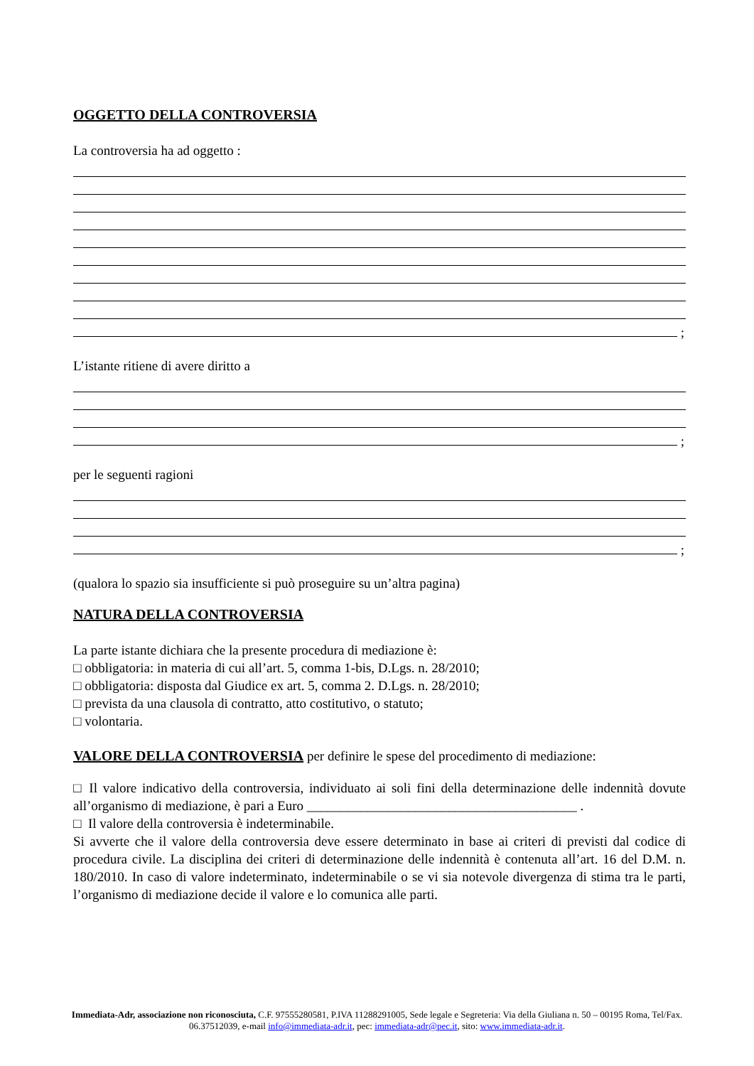OGGETTO DELLA CONTROVERSIA
La controversia ha ad oggetto :
;
L’istante ritiene di avere diritto a
;
per le seguenti ragioni
;
(qualora lo spazio sia insufficiente si può proseguire su un’altra pagina)
NATURA DELLA CONTROVERSIA
La parte istante dichiara che la presente procedura di mediazione è:
□ obbligatoria: in materia di cui all’art. 5, comma 1-bis, D.Lgs. n. 28/2010;
□ obbligatoria: disposta dal Giudice ex art. 5, comma 2. D.Lgs. n. 28/2010;
□ prevista da una clausola di contratto, atto costitutivo, o statuto;
□ volontaria.
VALORE DELLA CONTROVERSIA per definire le spese del procedimento di mediazione:
□ Il valore indicativo della controversia, individuato ai soli fini della determinazione delle indennità dovute all’organismo di mediazione, è pari a Euro ________________________________________ .
□ Il valore della controversia è indeterminabile.
Si avverte che il valore della controversia deve essere determinato in base ai criteri di previsti dal codice di procedura civile. La disciplina dei criteri di determinazione delle indennità è contenuta all’art. 16 del D.M. n. 180/2010. In caso di valore indeterminato, indeterminabile o se vi sia notevole divergenza di stima tra le parti, l’organismo di mediazione decide il valore e lo comunica alle parti.
Immediata-Adr, associazione non riconosciuta, C.F. 97555280581, P.IVA 11288291005, Sede legale e Segreteria: Via della Giuliana n. 50 – 00195 Roma, Tel/Fax. 06.37512039, e-mail info@immediata-adr.it, pec: immediata-adr@pec.it, sito: www.immediata-adr.it.